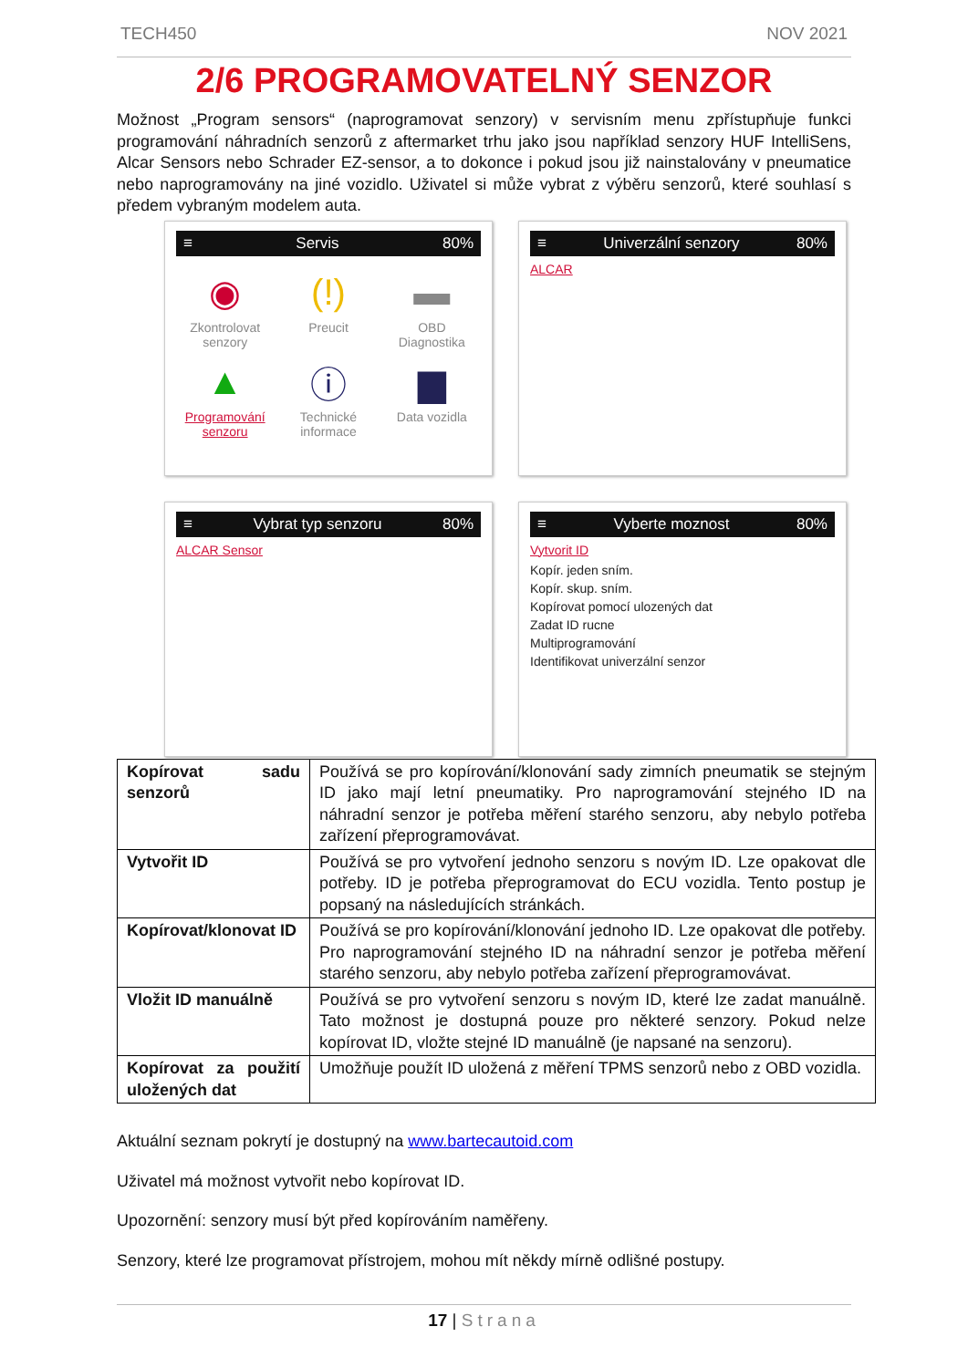TECH450 NOV 2021
2/6 PROGRAMOVATELNÝ SENZOR
Možnost „Program sensors“ (naprogramovat senzory) v servisním menu zpřístupňuje funkci programování náhradních senzorů z aftermarket trhu jako jsou například senzory HUF IntelliSens, Alcar Sensors nebo Schrader EZ-sensor, a to dokonce i pokud jsou již nainstalovány v pneumatice nebo naprogramovány na jiné vozidlo. Uživatel si může vybrat z výběru senzorů, které souhlasí s předem vybraným modelem auta.
≡ Servis 80%
◉
Zkontrolovat senzory
(!)
Preucit
▬
OBD Diagnostika
▲
Programování senzoru
ⓘ
Technické informace
▆
Data vozidla
≡ Univerzální senzory 80%
ALCAR
≡ Vybrat typ senzoru 80%
ALCAR Sensor
≡ Vyberte moznost 80%
Vytvorit ID
Kopír. jeden sním.
Kopír. skup. sním.
Kopírovat pomocí ulozených dat
Zadat ID rucne
Multiprogramování
Identifikovat univerzální senzor
| Kopírovat sadu senzorů | Používá se pro kopírování/klonování sady zimních pneumatik se stejným ID jako mají letní pneumatiky. Pro naprogramování stejného ID na náhradní senzor je potřeba měření starého senzoru, aby nebylo potřeba zařízení přeprogramovávat. |
| Vytvořit ID | Používá se pro vytvoření jednoho senzoru s novým ID. Lze opakovat dle potřeby. ID je potřeba přeprogramovat do ECU vozidla. Tento postup je popsaný na následujících stránkách. |
| Kopírovat/klonovat ID | Používá se pro kopírování/klonování jednoho ID. Lze opakovat dle potřeby. Pro naprogramování stejného ID na náhradní senzor je potřeba měření starého senzoru, aby nebylo potřeba zařízení přeprogramovávat. |
| Vložit ID manuálně | Používá se pro vytvoření senzoru s novým ID, které lze zadat manuálně. Tato možnost je dostupná pouze pro některé senzory. Pokud nelze kopírovat ID, vložte stejné ID manuálně (je napsané na senzoru). |
| Kopírovat za použití uložených dat | Umožňuje použít ID uložená z měření TPMS senzorů nebo z OBD vozidla. |
Aktuální seznam pokrytí je dostupný na www.bartecautoid.com
Uživatel má možnost vytvořit nebo kopírovat ID.
Upozornění: senzory musí být před kopírováním naměřeny.
Senzory, které lze programovat přístrojem, mohou mít někdy mírně odlišné postupy.
17 | Strana